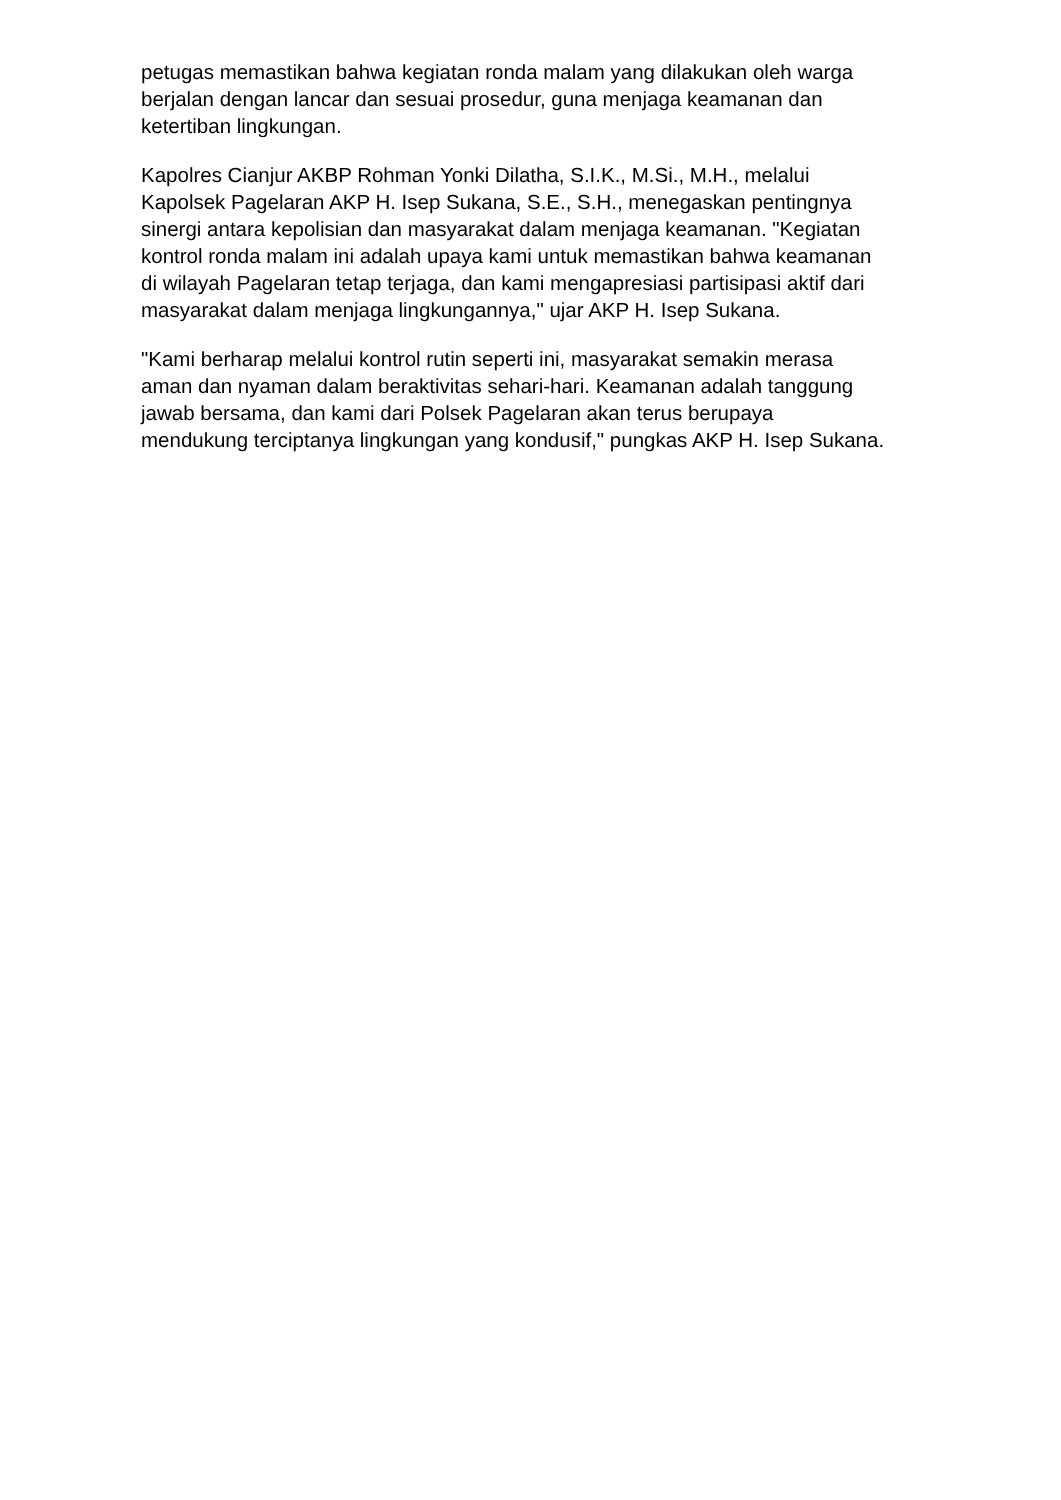petugas memastikan bahwa kegiatan ronda malam yang dilakukan oleh warga
berjalan dengan lancar dan sesuai prosedur, guna menjaga keamanan dan
ketertiban lingkungan.
Kapolres Cianjur AKBP Rohman Yonki Dilatha, S.I.K., M.Si., M.H., melalui
Kapolsek Pagelaran AKP H. Isep Sukana, S.E., S.H., menegaskan pentingnya
sinergi antara kepolisian dan masyarakat dalam menjaga keamanan. "Kegiatan
kontrol ronda malam ini adalah upaya kami untuk memastikan bahwa keamanan
di wilayah Pagelaran tetap terjaga, dan kami mengapresiasi partisipasi aktif dari
masyarakat dalam menjaga lingkungannya," ujar AKP H. Isep Sukana.
"Kami berharap melalui kontrol rutin seperti ini, masyarakat semakin merasa
aman dan nyaman dalam beraktivitas sehari-hari. Keamanan adalah tanggung
jawab bersama, dan kami dari Polsek Pagelaran akan terus berupaya
mendukung terciptanya lingkungan yang kondusif," pungkas AKP H. Isep Sukana.